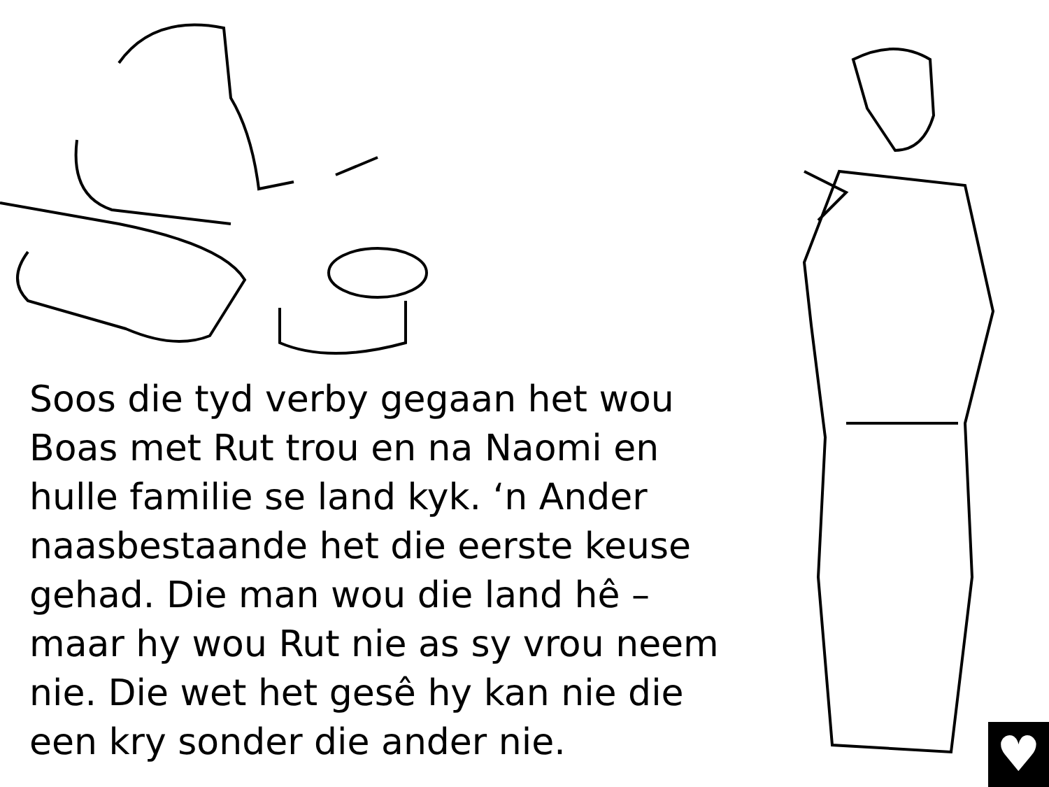♥
Soos die tyd verby gegaan het wou Boas met Rut trou en na Naomi en hulle familie se land kyk. ‘n Ander naasbestaande het die eerste keuse gehad. Die man wou die land hê – maar hy wou Rut nie as sy vrou neem nie. Die wet het gesê hy kan nie die een kry sonder die ander nie.